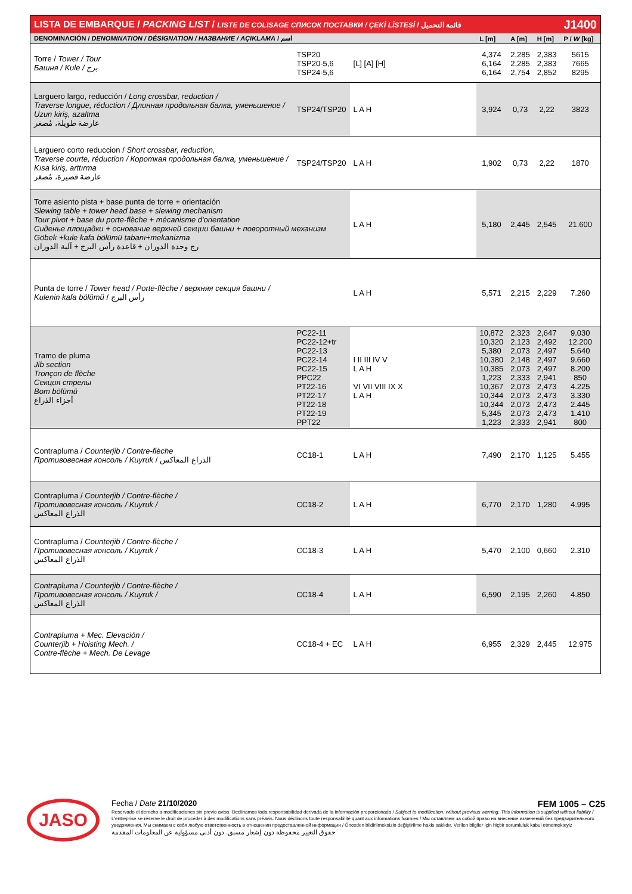| LISTA DE EMBARQUE / PACKING LIST / LISTE DE COLISAGE СПИСОК ПОСТАВКИ / ÇEKİ LİSTESİ / قائمة التحميل | | | | | | | J1400 |
| DENOMINACIÓN / DENOMINATION / DÉSIGNATION / НАЗВАНИЕ / AÇIKLAMA / اسم | | | L [m] | A [m] | H [m] | P / W [kg] | |
| Torre / Tower / Tour Башня / Kule / برج | TSP20 TSP20-5,6 TSP24-5,6 | [L] [A] [H] | 4,374 6,164 6,164 | 2,285 2,285 2,754 | 2,383 2,383 2,852 | 5615 7665 8295 | |
| Larguero largo, reducción / Long crossbar, reduction / Traverse longue, réduction / Длинная продольная балка, уменьшение / Uzun kiriş, azaltma عارضة طويلة، مُصغر | TSP24/TSP20 | L A H | 3,924 | 0,73 | 2,22 | 3823 | |
| Larguero corto reduccion / Short crossbar, reduction, Traverse courte, réduction / Короткая продольная балка, уменьшение / Kısa kiriş, arttırma عارضة قصيرة، مُصغر | TSP24/TSP20 | L A H | 1,902 | 0,73 | 2,22 | 1870 | |
| Torre asiento pista + base punta de torre + orientación Slewing table + tower head base + slewing mechanism Tour pivot + base du porte-flèche + mécanisme d'orientation Сиденье площадки + основание верхней секции башни + поворотный механизм Göbek +kule kafa bölümü tabanı+mekanizma رج وحدة الدوران + قاعدة رأس البرج + آلية الدوران | | L A H | 5,180 | 2,445 | 2,545 | 21.600 | |
| Punta de torre / Tower head / Porte-flèche / верхняя секция башни / Kulenin kafa bölümü / رأس البرج | | L A H | 5,571 | 2,215 | 2,229 | 7.260 | |
| Tramo de pluma Jib section Tronçon de flèche Секция стрелы Bom bölümü أجزاء الذراع | PC22-11 PC22-12+tr PC22-13 PC22-14 PC22-15 PPC22 PT22-16 PT22-17 PT22-18 PT22-19 PPT22 | I II III IV V L A H VI VII VIII IX X L A H | 10,872 10,320 5,380 10,380 10,385 1,223 10,367 10,344 10,344 5,345 1,223 | 2,323 2,123 2,073 2,148 2,073 2,333 2,073 2,073 2,073 2,073 2,333 | 2,647 2,492 2,497 2,497 2,497 2,941 2,473 2,473 2,473 2,473 2,941 | 9.030 12.200 5.640 9.660 8.200 850 4.225 3.330 2.445 1.410 800 | |
| Contrapluma / Counterjib / Contre-flèche Противовесная консоль / Kuyruk / الذراع المعاكس | CC18-1 | L A H | 7,490 | 2,170 | 1,125 | 5.455 | |
| Contrapluma / Counterjib / Contre-flèche / Противовесная консоль / Kuyruk / الذراع المعاكس | CC18-2 | L A H | 6,770 | 2,170 | 1,280 | 4.995 | |
| Contrapluma / Counterjib / Contre-flèche / Противовесная консоль / Kuyruk / الذراع المعاكس | CC18-3 | L A H | 5,470 | 2,100 | 0,660 | 2.310 | |
| Contrapluma / Counterjib / Contre-flèche / Противовесная консоль / Kuyruk / الذراع المعاكس | CC18-4 | L A H | 6,590 | 2,195 | 2,260 | 4.850 | |
| Contrapluma + Mec. Elevación / Counterjib + Hoisting Mech. / Contre-flèche + Mech. De Levage | CC18-4 + EC | L A H | 6,955 | 2,329 | 2,445 | 12.975 | |
JASO
Fecha / Date 21/10/2020 FEM 1005 – C25
Reservado el derecho a modificaciones sin previo aviso. Declinamos toda responsabilidad derivada de la información proporcionada / Subject to modification, without previous warning. This information is supplied without liability / L'entreprise se réserve le droit de procéder à des modifications sans préavis. Nous déclinons toute responsabilité quant aux informations fournies / Мы оставляем за собой право на внесение изменений без предварительного уведомления. Мы снимаем с себя любую ответственность в отношении предоставленной информации / Önceden bildirilmeksizin değiştirilme hakkı saklıdır. Verilen bilgiler için hiçbir sorumluluk kabul etmemekteyiz
حقوق التغيير محفوظة دون إشعار مسبق. دون أدنى مسؤولية عن المعلومات المقدمة